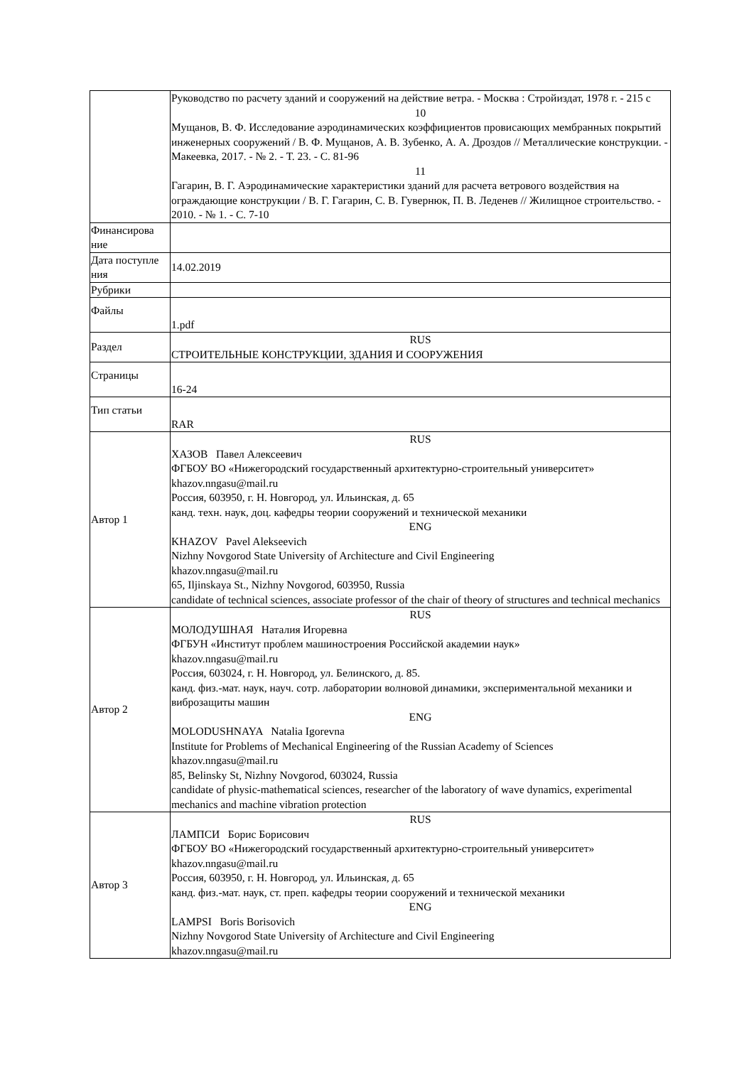| | Руководство по расчету зданий и сооружений на действие ветра. - Москва : Стройиздат, 1978 г. - 215 с 10 Мущанов, В. Ф. Исследование аэродинамических коэффициентов провисающих мембранных покрытий инженерных сооружений / В. Ф. Мущанов, А. В. Зубенко, А. А. Дроздов // Металлические конструкции. - Макеевка, 2017. - № 2. - Т. 23. - С. 81-96 11 Гагарин, В. Г. Аэродинамические характеристики зданий для расчета ветрового воздействия на ограждающие конструкции / В. Г. Гагарин, С. В. Гувернюк, П. В. Леденев // Жилищное строительство. - 2010. - № 1. - С. 7-10 |
| Финансирова ние | |
| Дата поступле ния | 14.02.2019 |
| Рубрики | |
| Файлы | 1.pdf |
| Раздел | RUS СТРОИТЕЛЬНЫЕ КОНСТРУКЦИИ, ЗДАНИЯ И СООРУЖЕНИЯ |
| Страницы | 16-24 |
| Тип статьи | RAR |
| Автор 1 | RUS ХАЗОВ Павел Алексеевич ФГБОУ ВО «Нижегородский государственный архитектурно-строительный университет» khazov.nngasu@mail.ru Россия, 603950, г. Н. Новгород, ул. Ильинская, д. 65 канд. техн. наук, доц. кафедры теории сооружений и технической механики ENG KHAZOV Pavel Alekseevich Nizhny Novgorod State University of Architecture and Civil Engineering khazov.nngasu@mail.ru 65, Iljinskaya St., Nizhny Novgorod, 603950, Russia candidate of technical sciences, associate professor of the chair of theory of structures and technical mechanics |
| Автор 2 | RUS МОЛОДУШНАЯ Наталия Игоревна ФГБУН «Институт проблем машиностроения Российской академии наук» khazov.nngasu@mail.ru Россия, 603024, г. Н. Новгород, ул. Белинского, д. 85. канд. физ.-мат. наук, науч. сотр. лаборатории волновой динамики, экспериментальной механики и виброзащиты машин ENG MOLODUSHNAYA Natalia Igorevna Institute for Problems of Mechanical Engineering of the Russian Academy of Sciences khazov.nngasu@mail.ru 85, Belinsky St, Nizhny Novgorod, 603024, Russia candidate of physic-mathematical sciences, researcher of the laboratory of wave dynamics, experimental mechanics and machine vibration protection |
| Автор 3 | RUS ЛАМПСИ Борис Борисович ФГБОУ ВО «Нижегородский государственный архитектурно-строительный университет» khazov.nngasu@mail.ru Россия, 603950, г. Н. Новгород, ул. Ильинская, д. 65 канд. физ.-мат. наук, ст. преп. кафедры теории сооружений и технической механики ENG LAMPSI Boris Borisovich Nizhny Novgorod State University of Architecture and Civil Engineering khazov.nngasu@mail.ru |